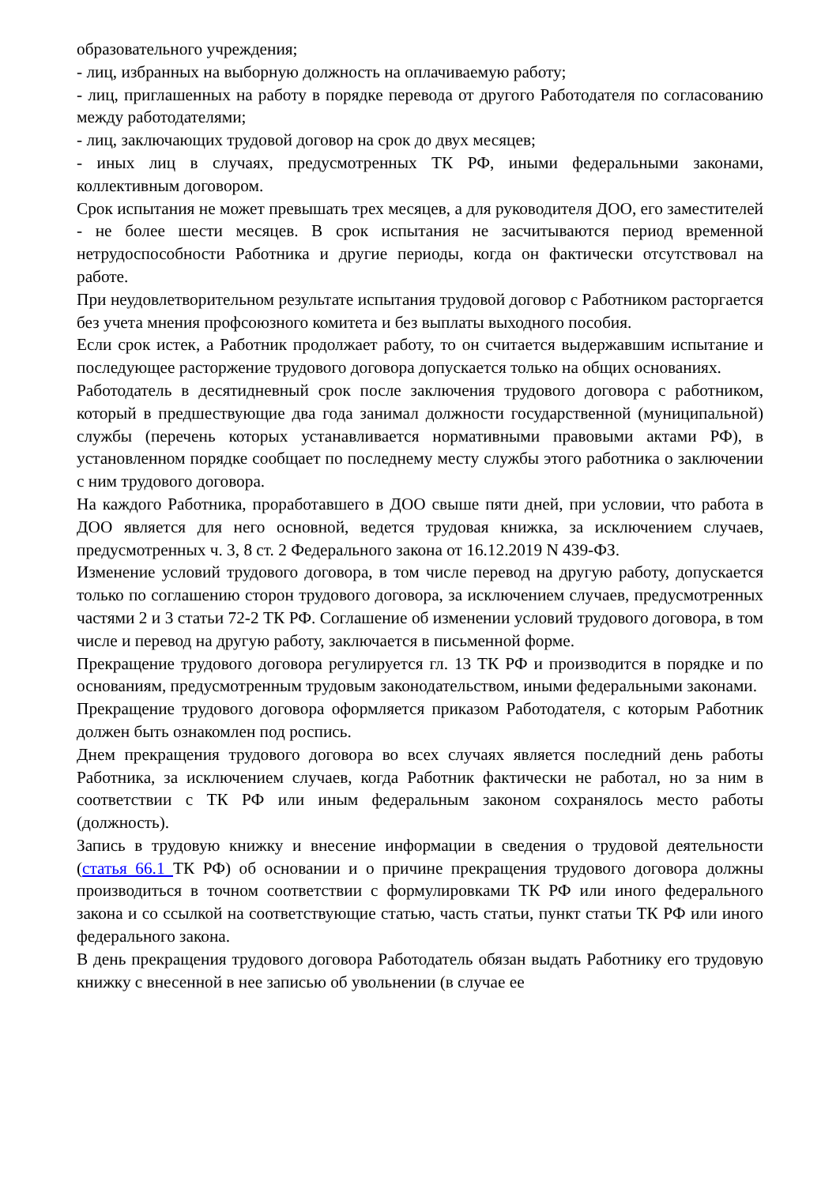образовательного учреждения;
- лиц, избранных на выборную должность на оплачиваемую работу;
- лиц, приглашенных на работу в порядке перевода от другого Работодателя по согласованию между работодателями;
- лиц, заключающих трудовой договор на срок до двух месяцев;
- иных лиц в случаях, предусмотренных ТК РФ, иными федеральными законами, коллективным договором.
Срок испытания не может превышать трех месяцев, а для руководителя ДОО, его заместителей - не более шести месяцев. В срок испытания не засчитываются период временной нетрудоспособности Работника и другие периоды, когда он фактически отсутствовал на работе.
При неудовлетворительном результате испытания трудовой договор с Работником расторгается без учета мнения профсоюзного комитета и без выплаты выходного пособия.
Если срок истек, а Работник продолжает работу, то он считается выдержавшим испытание и последующее расторжение трудового договора допускается только на общих основаниях.
Работодатель в десятидневный срок после заключения трудового договора с работником, который в предшествующие два года занимал должности государственной (муниципальной) службы (перечень которых устанавливается нормативными правовыми актами РФ), в установленном порядке сообщает по последнему месту службы этого работника о заключении с ним трудового договора.
На каждого Работника, проработавшего в ДОО свыше пяти дней, при условии, что работа в ДОО является для него основной, ведется трудовая книжка, за исключением случаев, предусмотренных ч. 3, 8 ст. 2 Федерального закона от 16.12.2019 N 439-ФЗ.
Изменение условий трудового договора, в том числе перевод на другую работу, допускается только по соглашению сторон трудового договора, за исключением случаев, предусмотренных частями 2 и 3 статьи 72-2 ТК РФ. Соглашение об изменении условий трудового договора, в том числе и перевод на другую работу, заключается в письменной форме.
Прекращение трудового договора регулируется гл. 13 ТК РФ и производится в порядке и по основаниям, предусмотренным трудовым законодательством, иными федеральными законами.
Прекращение трудового договора оформляется приказом Работодателя, с которым Работник должен быть ознакомлен под роспись.
Днем прекращения трудового договора во всех случаях является последний день работы Работника, за исключением случаев, когда Работник фактически не работал, но за ним в соответствии с ТК РФ или иным федеральным законом сохранялось место работы (должность).
Запись в трудовую книжку и внесение информации в сведения о трудовой деятельности (статья 66.1 ТК РФ) об основании и о причине прекращения трудового договора должны производиться в точном соответствии с формулировками ТК РФ или иного федерального закона и со ссылкой на соответствующие статью, часть статьи, пункт статьи ТК РФ или иного федерального закона.
В день прекращения трудового договора Работодатель обязан выдать Работнику его трудовую книжку с внесенной в нее записью об увольнении (в случае ее